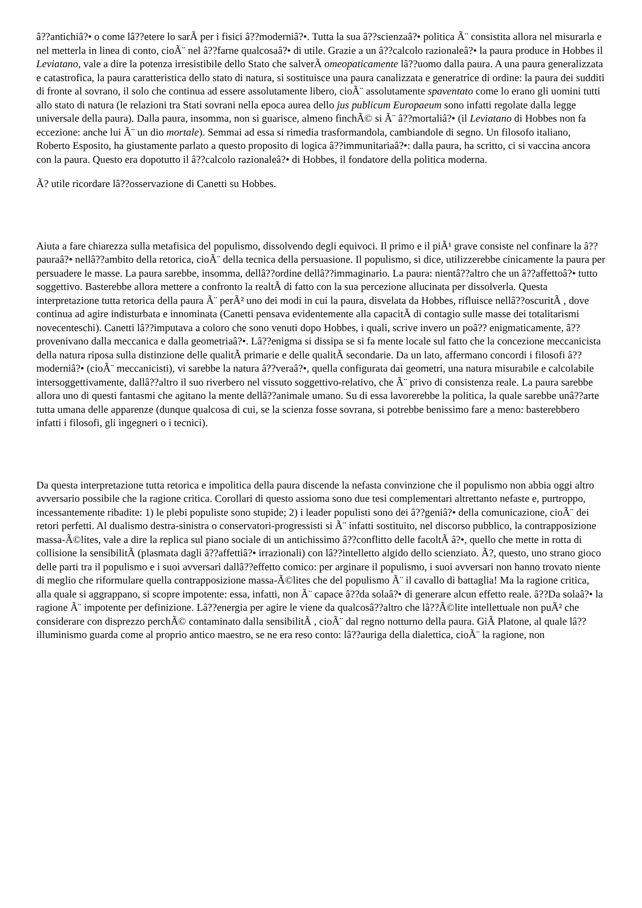â??antichiâ?• o come lâ??etere lo sarÃ per i fisici â??moderniâ?•. Tutta la sua â??scienzaâ?• politica Ã¨ consistita allora nel misurarla e nel metterla in linea di conto, cioÃ¨ nel â??farne qualcosaâ?• di utile. Grazie a un â??calcolo razionaleâ?• la paura produce in Hobbes il Leviatano, vale a dire la potenza irresistibile dello Stato che salverÃ omeopaticamente lâ??uomo dalla paura. A una paura generalizzata e catastrofica, la paura caratteristica dello stato di natura, si sostituisce una paura canalizzata e generatrice di ordine: la paura dei sudditi di fronte al sovrano, il solo che continua ad essere assolutamente libero, cioÃ¨ assolutamente spaventato come lo erano gli uomini tutti allo stato di natura (le relazioni tra Stati sovrani nella epoca aurea dello jus publicum Europaeum sono infatti regolate dalla legge universale della paura). Dalla paura, insomma, non si guarisce, almeno finchÃ© si Ã¨ â??mortaliâ?• (il Leviatano di Hobbes non fa eccezione: anche lui Ã¨ un dio mortale). Semmai ad essa si rimedia trasformandola, cambiandole di segno. Un filosofo italiano, Roberto Esposito, ha giustamente parlato a questo proposito di logica â??immunitariaâ?•: dalla paura, ha scritto, ci si vaccina ancora con la paura. Questo era dopotutto il â??calcolo razionaleâ?• di Hobbes, il fondatore della politica moderna.
Ã? utile ricordare lâ??osservazione di Canetti su Hobbes.
Aiuta a fare chiarezza sulla metafisica del populismo, dissolvendo degli equivoci. Il primo e il piÃ¹ grave consiste nel confinare la â??pauraâ?• nellâ??ambito della retorica, cioÃ¨ della tecnica della persuasione. Il populismo, si dice, utilizzerebbe cinicamente la paura per persuadere le masse. La paura sarebbe, insomma, dellâ??ordine dellâ??immaginario. La paura: nientâ??altro che un â??affettoâ?• tutto soggettivo. Basterebbe allora mettere a confronto la realtÃ di fatto con la sua percezione allucinata per dissolverla. Questa interpretazione tutta retorica della paura Ã¨ perÃ² uno dei modi in cui la paura, disvelata da Hobbes, rifluisce nellâ??oscuritÃ , dove continua ad agire indisturbata e innominata (Canetti pensava evidentemente alla capacitÃ di contagio sulle masse dei totalitarismi novecenteschi). Canetti lâ??imputava a coloro che sono venuti dopo Hobbes, i quali, scrive invero un poâ?? enigmaticamente, â??provenivano dalla meccanica e dalla geometriaâ?•. Lâ??enigma si dissipa se si fa mente locale sul fatto che la concezione meccanicista della natura riposa sulla distinzione delle qualitÃ primarie e delle qualitÃ secondarie. Da un lato, affermano concordi i filosofi â??moderniâ?• (cioÃ¨ meccanicisti), vi sarebbe la natura â??veraâ?•, quella configurata dai geometri, una natura misurabile e calcolabile intersoggettivamente, dallâ??altro il suo riverbero nel vissuto soggettivo-relativo, che Ã¨ privo di consistenza reale. La paura sarebbe allora uno di questi fantasmi che agitano la mente dellâ??animale umano. Su di essa lavorerebbe la politica, la quale sarebbe unâ??arte tutta umana delle apparenze (dunque qualcosa di cui, se la scienza fosse sovrana, si potrebbe benissimo fare a meno: basterebbero infatti i filosofi, gli ingegneri o i tecnici).
Da questa interpretazione tutta retorica e impolitica della paura discende la nefasta convinzione che il populismo non abbia oggi altro avversario possibile che la ragione critica. Corollari di questo assioma sono due tesi complementari altrettanto nefaste e, purtroppo, incessantemente ribadite: 1) le plebi populiste sono stupide; 2) i leader populisti sono dei â??geniâ?• della comunicazione, cioÃ¨ dei retori perfetti. Al dualismo destra-sinistra o conservatori-progressisti si Ã¨ infatti sostituito, nel discorso pubblico, la contrapposizione massa-Ã©lites, vale a dire la replica sul piano sociale di un antichissimo â??conflitto delle facoltÃ â?•, quello che mette in rotta di collisione la sensibilitÃ (plasmata dagli â??affettiâ?• irrazionali) con lâ??intelletto algido dello scienziato. Ã?, questo, uno strano gioco delle parti tra il populismo e i suoi avversari dallâ??effetto comico: per arginare il populismo, i suoi avversari non hanno trovato niente di meglio che riformulare quella contrapposizione massa-Ã©lites che del populismo Ã¨ il cavallo di battaglia! Ma la ragione critica, alla quale si aggrappano, si scopre impotente: essa, infatti, non Ã¨ capace â??da solaâ?• di generare alcun effetto reale. â??Da solaâ?• la ragione Ã¨ impotente per definizione. Lâ??energia per agire le viene da qualcosâ??altro che lâ??Ã©lite intellettuale non puÃ² che considerare con disprezzo perchÃ© contaminato dalla sensibilitÃ , cioÃ¨ dal regno notturno della paura. GiÃ Platone, al quale lâ??illuminismo guarda come al proprio antico maestro, se ne era reso conto: lâ??auriga della dialettica, cioÃ¨ la ragione, non